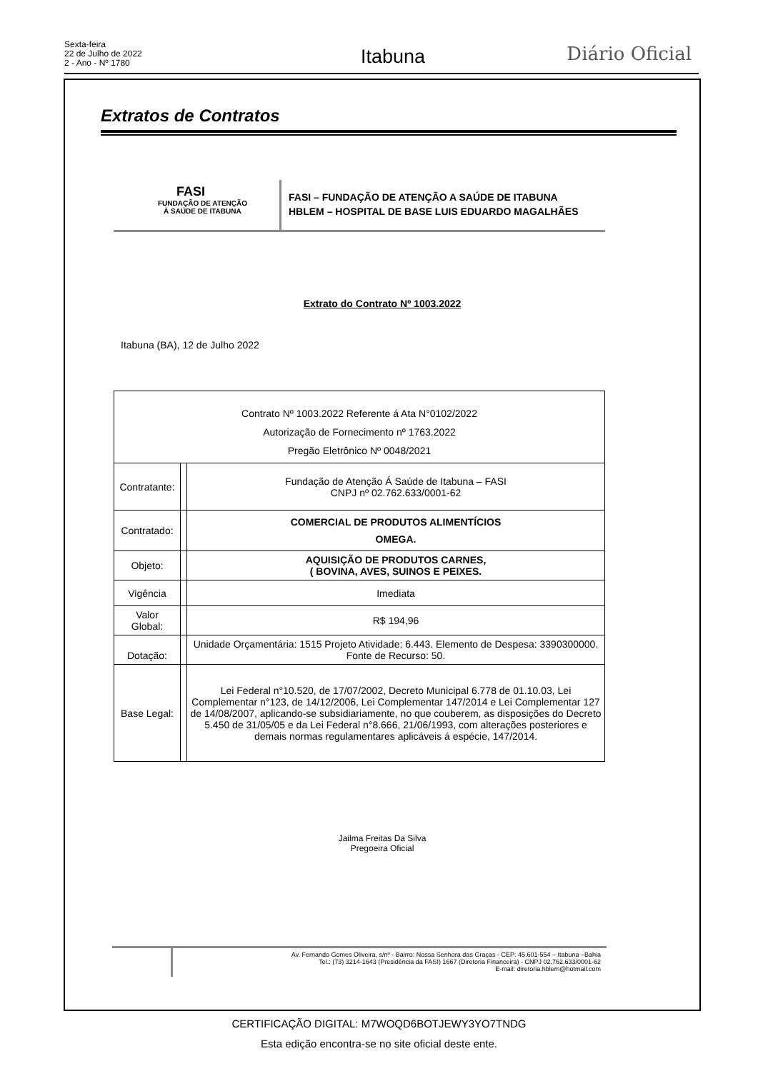Sexta-feira
22 de Julho de 2022
2 - Ano - Nº 1780
Itabuna Diário Oficial
Extratos de Contratos
FASI
FUNDAÇÃO DE ATENÇÃO
À SAÚDE DE ITABUNA
FASI – FUNDAÇÃO DE ATENÇÃO A SAÚDE DE ITABUNA
HBLEM – HOSPITAL DE BASE LUIS EDUARDO MAGALHÃES
Extrato do Contrato Nº 1003.2022
Itabuna (BA), 12 de Julho 2022
| Contrato Nº 1003.2022 Referente á Ata N°0102/2022 Autorização de Fornecimento nº 1763.2022 Pregão Eletrônico Nº 0048/2021 | | |
| Contratante: | | Fundação de Atenção Á Saúde de Itabuna – FASI CNPJ nº 02.762.633/0001-62 |
| Contratado: | | COMERCIAL DE PRODUTOS ALIMENTÍCIOS OMEGA. |
| Objeto: | | AQUISIÇÃO DE PRODUTOS CARNES, ( BOVINA, AVES, SUINOS E PEIXES. |
| Vigência | | Imediata |
| Valor Global: | | R$ 194,96 |
| Dotação: | | Unidade Orçamentária: 1515 Projeto Atividade: 6.443. Elemento de Despesa: 3390300000. Fonte de Recurso: 50. |
| Base Legal: | | Lei Federal n°10.520, de 17/07/2002, Decreto Municipal 6.778 de 01.10.03, Lei Complementar n°123, de 14/12/2006, Lei Complementar 147/2014 e Lei Complementar 127 de 14/08/2007, aplicando-se subsidiariamente, no que couberem, as disposições do Decreto 5.450 de 31/05/05 e da Lei Federal n°8.666, 21/06/1993, com alterações posteriores e demais normas regulamentares aplicáveis á espécie, 147/2014. |
Jailma Freitas Da Silva
Pregoeira Oficial
Av. Fernando Gomes Oliveira, s/nº - Bairro: Nossa Senhora das Graças - CEP: 45.601-554 – Itabuna –Bahia
Tel.: (73) 3214-1643 (Presidência da FASI) 1667 (Diretoria Financeira) - CNPJ 02.762.633/0001-62
E-mail: diretoria.hblem@hotmail.com
CERTIFICAÇÃO DIGITAL: M7WOQD6BOTJEWY3YO7TNDG
Esta edição encontra-se no site oficial deste ente.